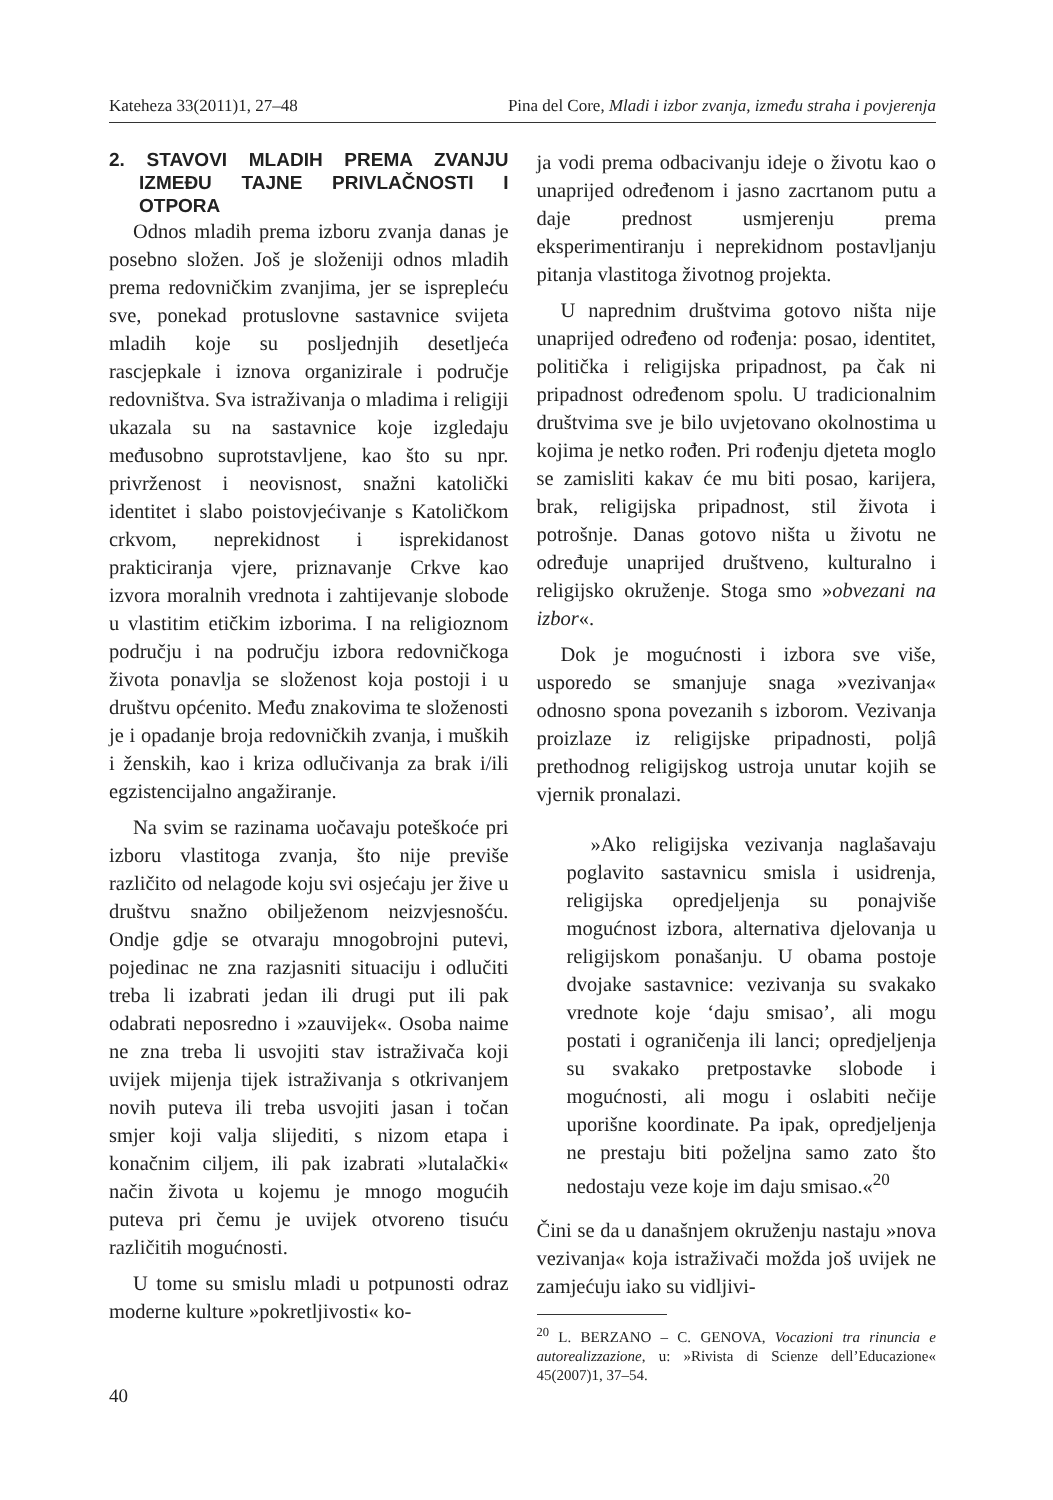Kateheza 33(2011)1, 27–48 Pina del Core, Mladi i izbor zvanja, između straha i povjerenja
2. STAVOVI MLADIH PREMA ZVANJU IZMEĐU TAJNE PRIVLAČNOSTI I OTPORA
Odnos mladih prema izboru zvanja danas je posebno složen. Još je složeniji odnos mladih prema redovničkim zvanjima, jer se isprepleću sve, ponekad protuslovne sastavnice svijeta mladih koje su posljednjih desetljeća rascjepkale i iznova organizirale i područje redovništva. Sva istraživanja o mladima i religiji ukazala su na sastavnice koje izgledaju međusobno suprotstavljene, kao što su npr. privrženost i neovisnost, snažni katolički identitet i slabo poistovjećivanje s Katoličkom crkvom, neprekidnost i isprekidanost prakticiranja vjere, priznavanje Crkve kao izvora moralnih vrednota i zahtijevanje slobode u vlastitim etičkim izborima. I na religioznom području i na području izbora redovničkoga života ponavlja se složenost koja postoji i u društvu općenito. Među znakovima te složenosti je i opadanje broja redovničkih zvanja, i muških i ženskih, kao i kriza odlučivanja za brak i/ili egzistencijalno angažiranje.
Na svim se razinama uočavaju poteškoće pri izboru vlastitoga zvanja, što nije previše različito od nelagode koju svi osjećaju jer žive u društvu snažno obilježenom neizvjesnošću. Ondje gdje se otvaraju mnogobrojni putevi, pojedinac ne zna razjasniti situaciju i odlučiti treba li izabrati jedan ili drugi put ili pak odabrati neposredno i »zauvijek«. Osoba naime ne zna treba li usvojiti stav istraživača koji uvijek mijenja tijek istraživanja s otkrivanjem novih puteva ili treba usvojiti jasan i točan smjer koji valja slijediti, s nizom etapa i konačnim ciljem, ili pak izabrati »lutalački« način života u kojemu je mnogo mogućih puteva pri čemu je uvijek otvoreno tisuću različitih mogućnosti.
U tome su smislu mladi u potpunosti odraz moderne kulture »pokretljivosti« ko-
ja vodi prema odbacivanju ideje o životu kao o unaprijed određenom i jasno zacrtanom putu a daje prednost usmjerenju prema eksperimentiranju i neprekidnom postavljanju pitanja vlastitoga životnog projekta.
U naprednim društvima gotovo ništa nije unaprijed određeno od rođenja: posao, identitet, politička i religijska pripadnost, pa čak ni pripadnost određenom spolu. U tradicionalnim društvima sve je bilo uvjetovano okolnostima u kojima je netko rođen. Pri rođenju djeteta moglo se zamisliti kakav će mu biti posao, karijera, brak, religijska pripadnost, stil života i potrošnje. Danas gotovo ništa u životu ne određuje unaprijed društveno, kulturalno i religijsko okruženje. Stoga smo »obvezani na izbor«.
Dok je mogućnosti i izbora sve više, usporedo se smanjuje snaga »vezivanja« odnosno spona povezanih s izborom. Vezivanja proizlaze iz religijske pripadnosti, poljâ prethodnog religijskog ustroja unutar kojih se vjernik pronalazi.
»Ako religijska vezivanja naglašavaju poglavito sastavnicu smisla i usidrenja, religijska opredjeljenja su ponajviše mogućnost izbora, alternativa djelovanja u religijskom ponašanju. U obama postoje dvojake sastavnice: vezivanja su svakako vrednote koje ‘daju smisao’, ali mogu postati i ograničenja ili lanci; opredjeljenja su svakako pretpostavke slobode i mogućnosti, ali mogu i oslabiti nečije uporišne koordinate. Pa ipak, opredjeljenja ne prestaju biti poželjna samo zato što nedostaju veze koje im daju smisao.«<sup>20</sup>
Čini se da u današnjem okruženju nastaju »nova vezivanja« koja istraživači možda još uvijek ne zamjećuju iako su vidljivi-
<sup>20</sup> L. BERZANO – C. GENOVA, Vocazioni tra rinuncia e autorealizzazione, u: »Rivista di Scienze dell’Educazione« 45(2007)1, 37–54.
40